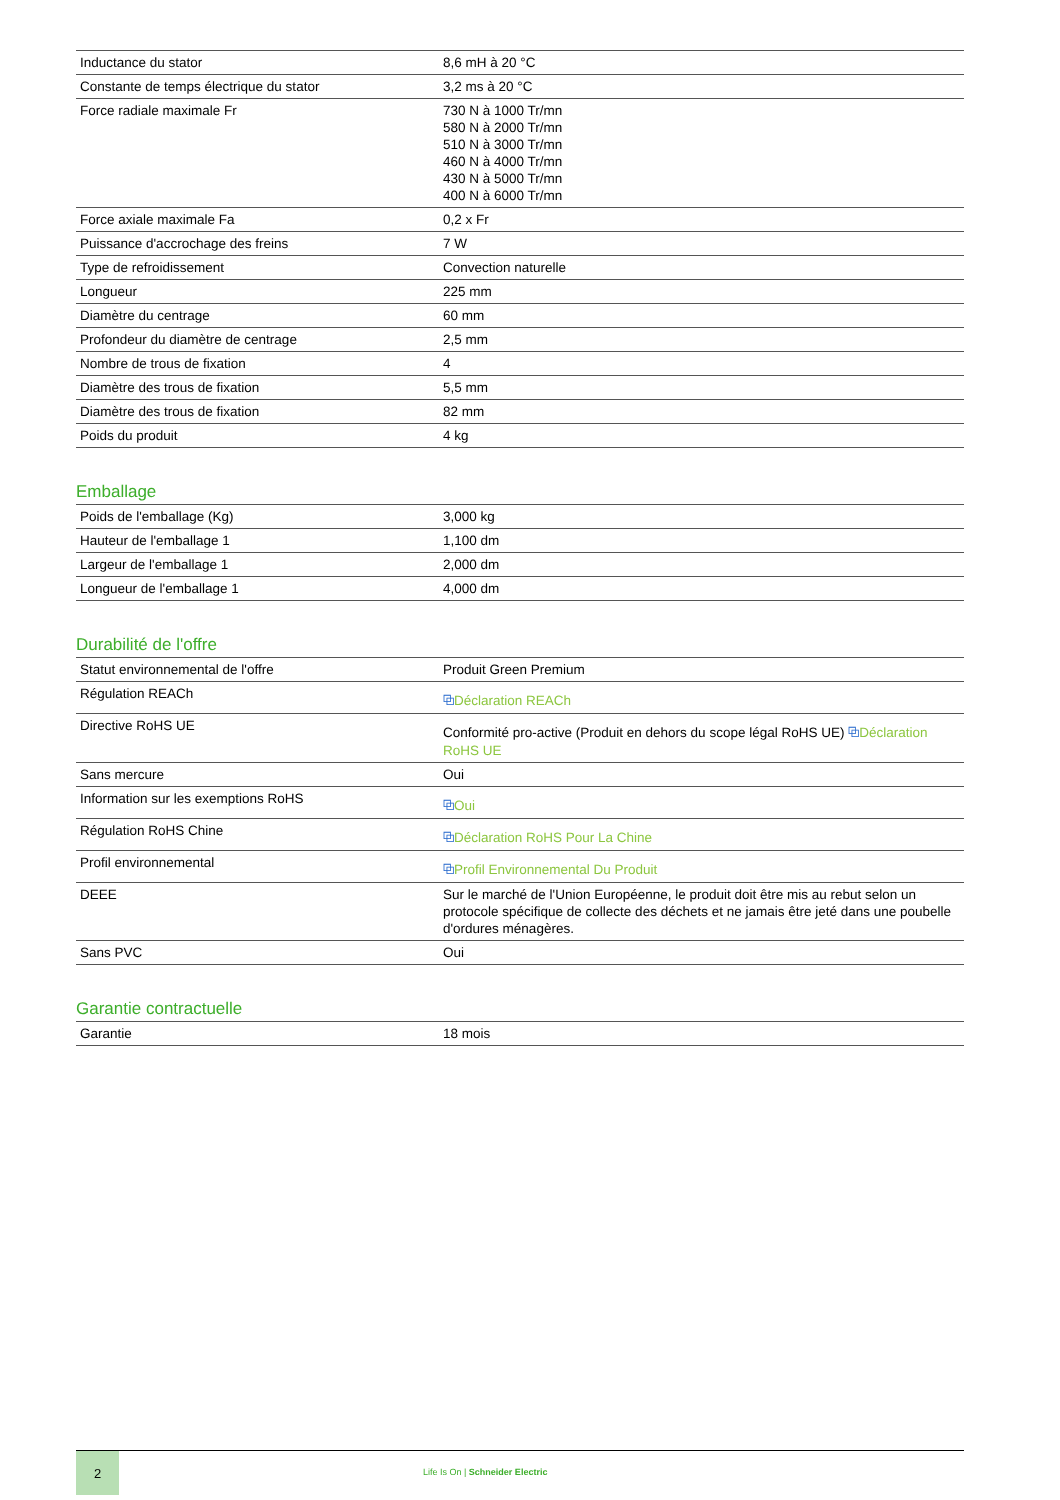| Inductance du stator | 8,6 mH à 20 °C |
| Constante de temps électrique du stator | 3,2 ms à 20 °C |
| Force radiale maximale Fr | 730 N à 1000 Tr/mn 580 N à 2000 Tr/mn 510 N à 3000 Tr/mn 460 N à 4000 Tr/mn 430 N à 5000 Tr/mn 400 N à 6000 Tr/mn |
| Force axiale maximale Fa | 0,2 x Fr |
| Puissance d'accrochage des freins | 7 W |
| Type de refroidissement | Convection naturelle |
| Longueur | 225 mm |
| Diamètre du centrage | 60 mm |
| Profondeur du diamètre de centrage | 2,5 mm |
| Nombre de trous de fixation | 4 |
| Diamètre des trous de fixation | 5,5 mm |
| Diamètre des trous de fixation | 82 mm |
| Poids du produit | 4 kg |
Emballage
| Poids de l'emballage (Kg) | 3,000 kg |
| Hauteur de l'emballage 1 | 1,100 dm |
| Largeur de l'emballage 1 | 2,000 dm |
| Longueur de l'emballage 1 | 4,000 dm |
Durabilité de l'offre
| Statut environnemental de l'offre | Produit Green Premium |
| Régulation REACh | ⧉ Déclaration REACh |
| Directive RoHS UE | Conformité pro-active (Produit en dehors du scope légal RoHS UE) ⧉ Déclaration RoHS UE |
| Sans mercure | Oui |
| Information sur les exemptions RoHS | ⧉ Oui |
| Régulation RoHS Chine | ⧉ Déclaration RoHS Pour La Chine |
| Profil environnemental | ⧉ Profil Environnemental Du Produit |
| DEEE | Sur le marché de l'Union Européenne, le produit doit être mis au rebut selon un protocole spécifique de collecte des déchets et ne jamais être jeté dans une poubelle d'ordures ménagères. |
| Sans PVC | Oui |
Garantie contractuelle
| Garantie | 18 mois |
2
Life Is On | Schneider Electric